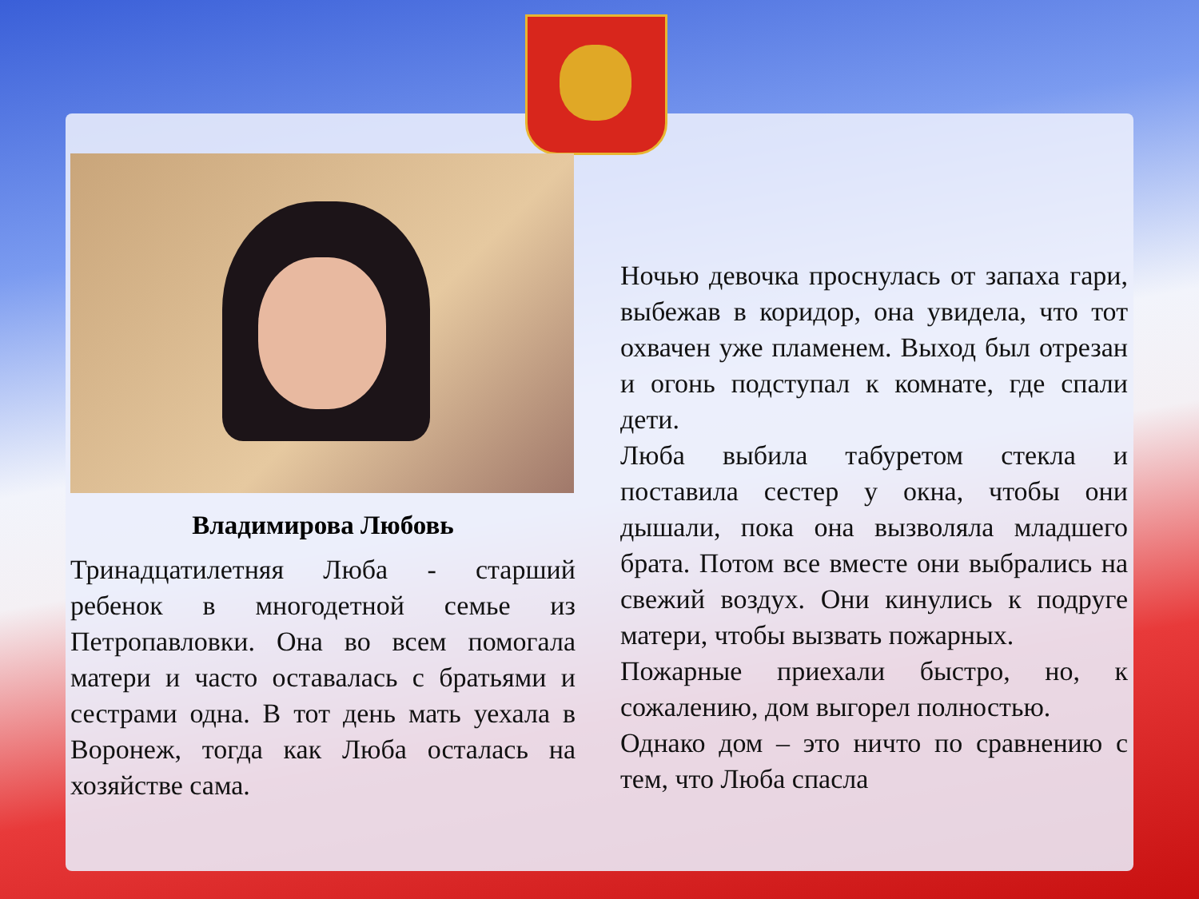Владимирова Любовь
Тринадцатилетняя Люба - старший ребенок в многодетной семье из Петропавловки. Она во всем помогала матери и часто оставалась с братьями и сестрами одна. В тот день мать уехала в Воронеж, тогда как Люба осталась на хозяйстве сама.
Ночью девочка проснулась от запаха гари, выбежав в коридор, она увидела, что тот охвачен уже пламенем. Выход был отрезан и огонь подступал к комнате, где спали дети.
Люба выбила табуретом стекла и поставила сестер у окна, чтобы они дышали, пока она вызволяла младшего брата. Потом все вместе они выбрались на свежий воздух. Они кинулись к подруге матери, чтобы вызвать пожарных.
Пожарные приехали быстро, но, к сожалению, дом выгорел полностью.
Однако дом – это ничто по сравнению с тем, что Люба спасла